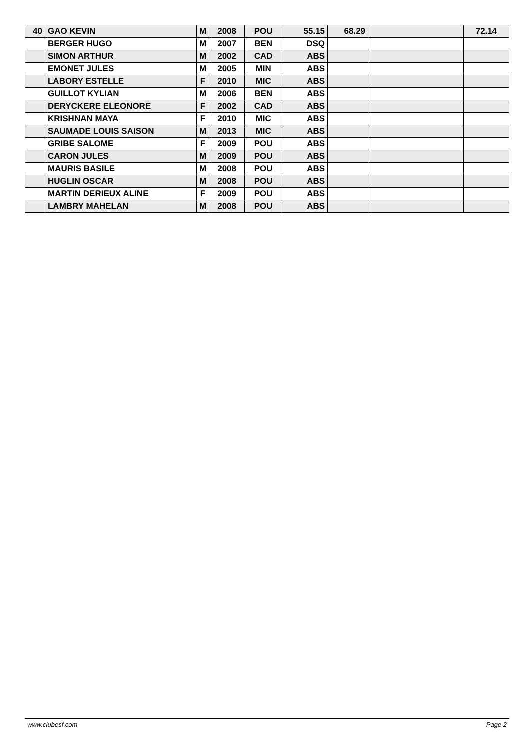| 40 | GAO KEVIN | M | 2008 | POU | 55.15 | 68.29 | | 72.14 |
| | BERGER HUGO | M | 2007 | BEN | DSQ | | | |
| | SIMON ARTHUR | M | 2002 | CAD | ABS | | | |
| | EMONET JULES | M | 2005 | MIN | ABS | | | |
| | LABORY ESTELLE | F | 2010 | MIC | ABS | | | |
| | GUILLOT KYLIAN | M | 2006 | BEN | ABS | | | |
| | DERYCKERE ELEONORE | F | 2002 | CAD | ABS | | | |
| | KRISHNAN MAYA | F | 2010 | MIC | ABS | | | |
| | SAUMADE LOUIS SAISON | M | 2013 | MIC | ABS | | | |
| | GRIBE SALOME | F | 2009 | POU | ABS | | | |
| | CARON JULES | M | 2009 | POU | ABS | | | |
| | MAURIS BASILE | M | 2008 | POU | ABS | | | |
| | HUGLIN OSCAR | M | 2008 | POU | ABS | | | |
| | MARTIN DERIEUX ALINE | F | 2009 | POU | ABS | | | |
| | LAMBRY MAHELAN | M | 2008 | POU | ABS | | | |
www.clubesf.com Page 2